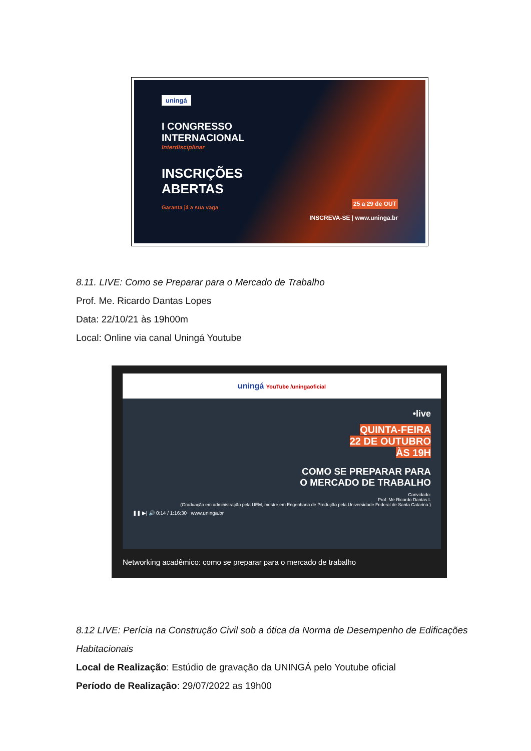uningá
I CONGRESSO
INTERNACIONAL
Interdisciplinar
INSCRIÇÕES
ABERTAS
Garanta já a sua vaga
25 a 29 de OUT
INSCREVA-SE | www.uninga.br
8.11. LIVE: Como se Preparar para o Mercado de Trabalho
Prof. Me. Ricardo Dantas Lopes
Data: 22/10/21 às 19h00m
Local: Online via canal Uningá Youtube
uningá YouTube /uningaoficial
•live
QUINTA-FEIRA
22 DE OUTUBRO
ÀS 19H
COMO SE PREPARAR PARA
O MERCADO DE TRABALHO
Convidado:
Prof. Me Ricardo Dantas L
(Graduação em administração pela UEM, mestre em Engenharia de Produção pela Universidade Federal de Santa Catarina.)
❚❚ ▶| 🔊 0:14 / 1:16:30 www.uninga.br
Networking acadêmico: como se preparar para o mercado de trabalho
8.12 LIVE: Perícia na Construção Civil sob a ótica da Norma de Desempenho de Edificações
Habitacionais
Local de Realização: Estúdio de gravação da UNINGÁ pelo Youtube oficial
Período de Realização: 29/07/2022 as 19h00